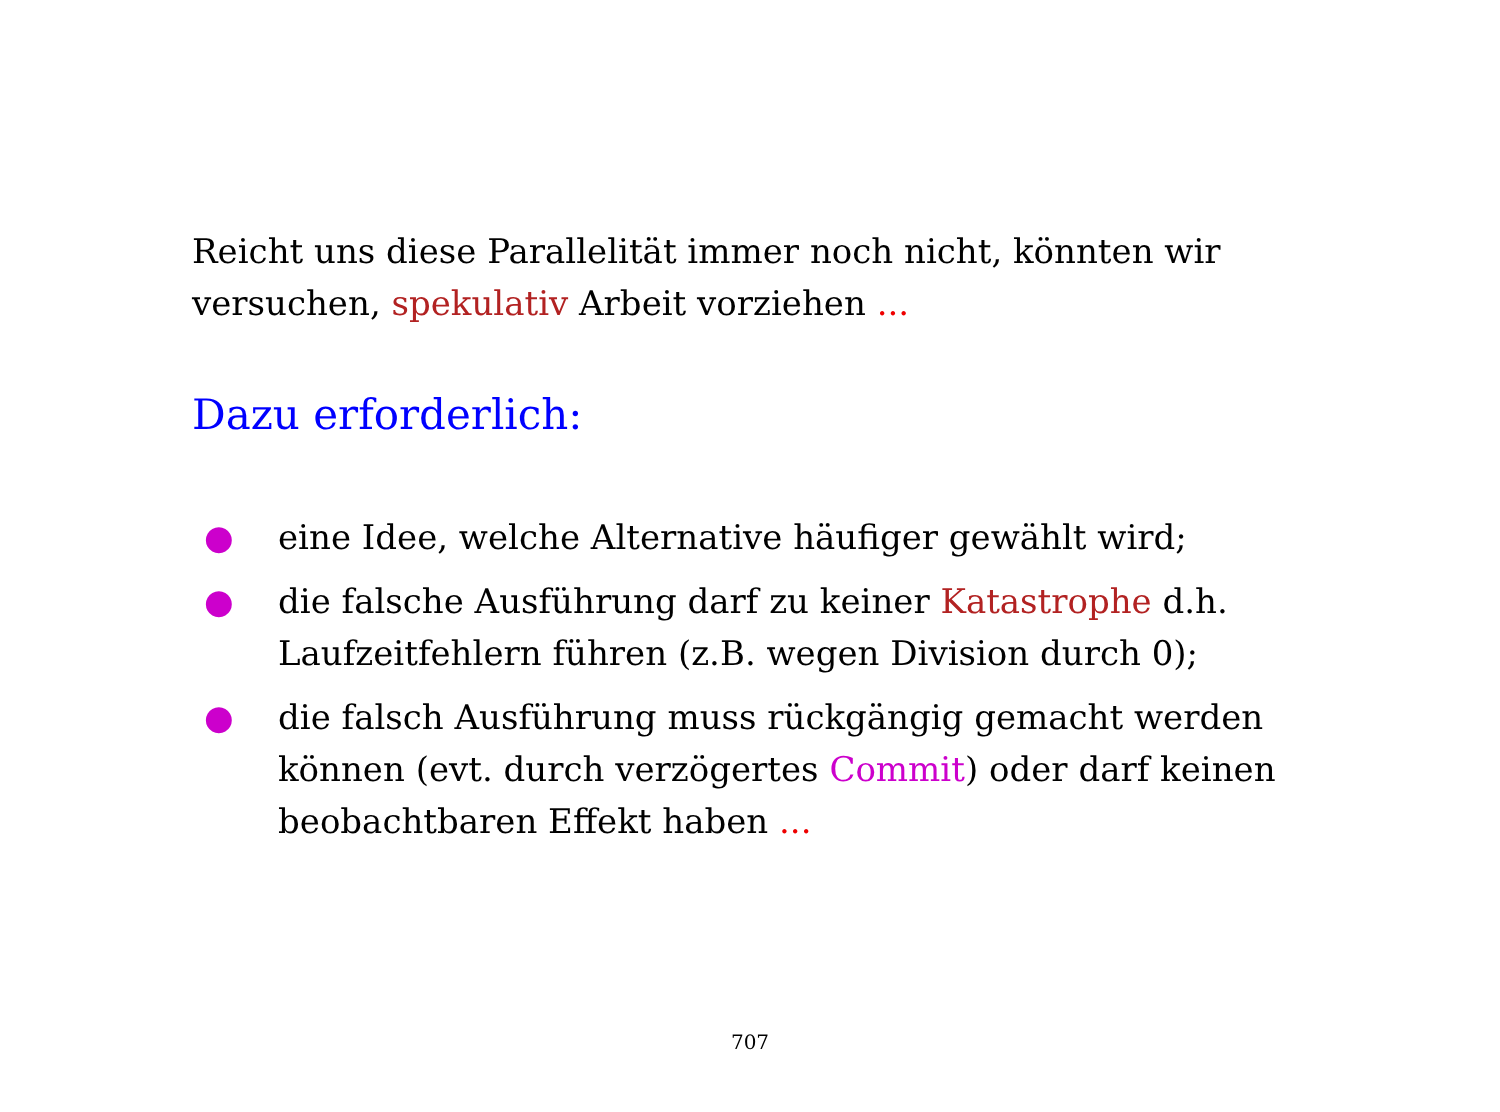Reicht uns diese Parallelität immer noch nicht, könnten wir versuchen, spekulativ Arbeit vorziehen ...
Dazu erforderlich:
● eine Idee, welche Alternative häufiger gewählt wird;
● die falsche Ausführung darf zu keiner Katastrophe d.h. Laufzeitfehlern führen (z.B. wegen Division durch 0);
● die falsch Ausführung muss rückgängig gemacht werden können (evt. durch verzögertes Commit) oder darf keinen beobachtbaren Effekt haben ...
707